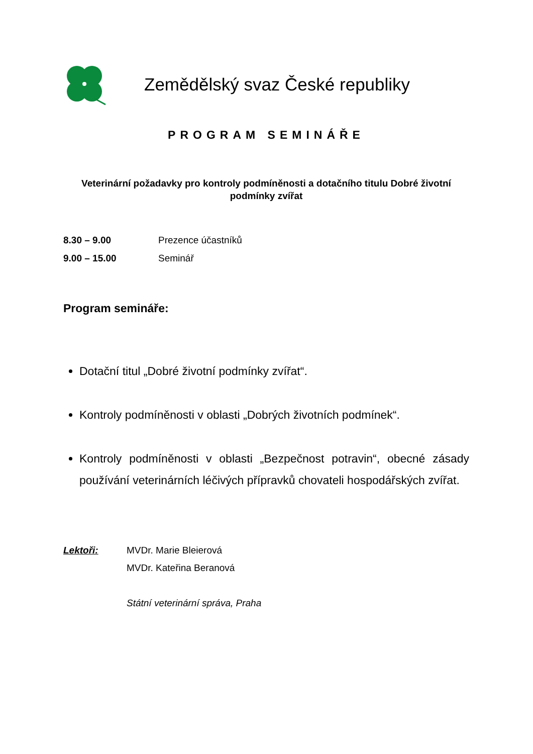Zemědělský svaz České republiky
PROGRAM SEMINÁŘE
Veterinární požadavky pro kontroly podmíněnosti a dotačního titulu Dobré životní podmínky zvířat
8.30 – 9.00 Prezence účastníků
9.00 – 15.00 Seminář
Program semináře:
Dotační titul „Dobré životní podmínky zvířat“.
Kontroly podmíněnosti v oblasti „Dobrých životních podmínek“.
Kontroly podmíněnosti v oblasti „Bezpečnost potravin“, obecné zásady používání veterinárních léčivých přípravků chovateli hospodářských zvířat.
Lektoři: MVDr. Marie Bleierová
MVDr. Kateřina Beranová
Státní veterinární správa, Praha